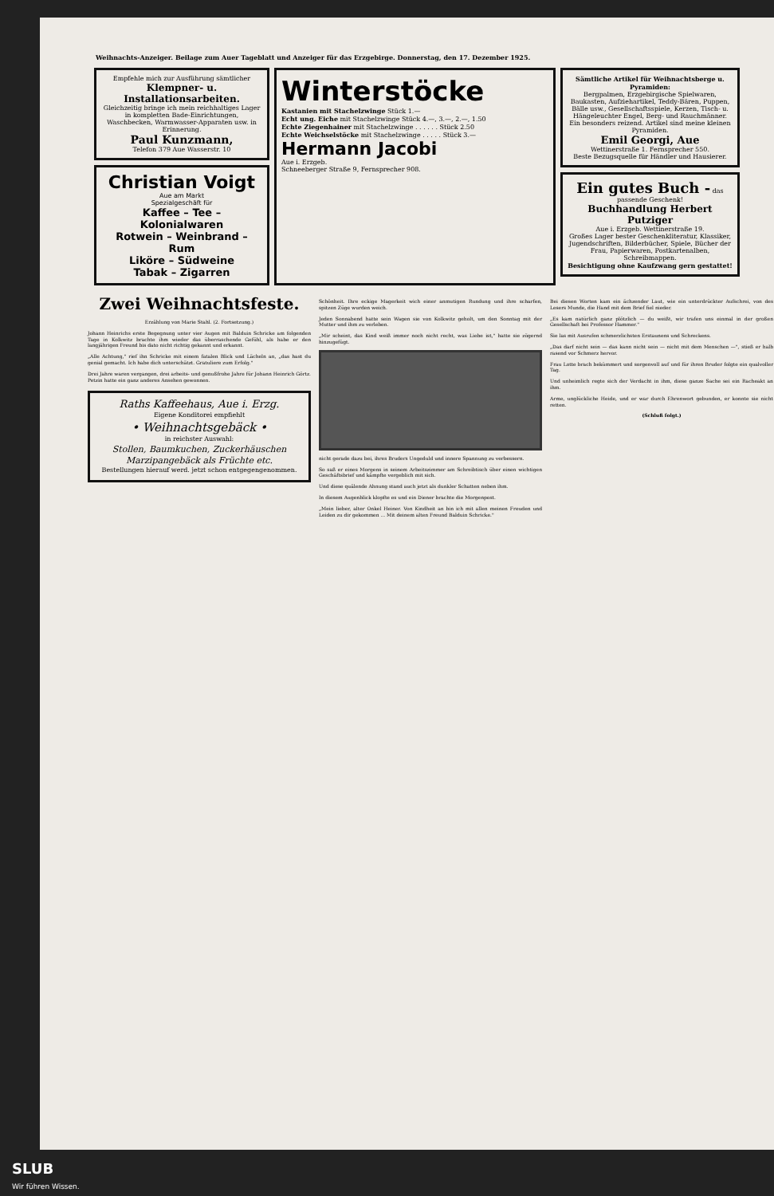Weihnachts-Anzeiger. Beilage zum Auer Tageblatt und Anzeiger für das Erzgebirge. Donnerstag, den 17. Dezember 1925.
Empfehle mich zur Ausführung sämtlicher
Klempner- u. Installationsarbeiten.
Gleichzeitig bringe ich mein reichhaltiges Lager in kompletten Bade-Einrichtungen, Waschbecken, Warmwasser-Apparaten usw. in Erinnerung.
Paul Kunzmann,
Telefon 379 Aue Wasserstr. 10
Christian Voigt
Aue am Markt
Spezialgeschäft für
Kaffee – Tee – Kolonialwaren
Rotwein – Weinbrand – Rum
Liköre – Südweine
Tabak – Zigarren
Winterstöcke
Kastanien mit Stachelzwinge Stück 1.—
Echt ung. Eiche mit Stachelzwinge Stück 4.—, 3.—, 2.—, 1.50
Echte Ziegenhainer mit Stachelzwinge . . . . . . Stück 2.50
Echte Weichselstöcke mit Stachelzwinge . . . . . Stück 3.—
Hermann Jacobi
Aue i. Erzgeb.
Schneeberger Straße 9, Fernsprecher 908.
Sämtliche Artikel für Weihnachtsberge u. Pyramiden:
Bergpalmen, Erzgebirgische Spielwaren, Baukasten, Aufziehartikel, Teddy-Bären, Puppen, Bälle usw., Gesellschaftsspiele, Kerzen, Tisch- u. Hängeleuchter Engel, Berg- und Rauchmänner. Ein besonders reizend. Artikel sind meine kleinen Pyramiden.
Emil Georgi, Aue
Wettinerstraße 1. Fernsprecher 550.
Beste Bezugsquelle für Händler und Hausierer.
Ein gutes Buch - das passende Geschenk!
Buchhandlung Herbert Putziger
Aue i. Erzgeb. Wettinerstraße 19.
Großes Lager bester Geschenkliteratur, Klassiker, Jugendschriften, Bilderbücher, Spiele, Bücher der Frau, Papierwaren, Postkartenalben, Schreibmappen.
Besichtigung ohne Kaufzwang gern gestattet!
Zwei Weihnachtsfeste.
Erzählung von Marie Stahl. (2. Fortsetzung.)
Johann Heinrichs erste Begegnung unter vier Augen mit Balduin Schricke am folgenden Tage in Kolkwitz brachte ihm wieder das überraschende Gefühl, als habe er den langjährigen Freund bis dato nicht richtig gekannt und erkannt.
„Alle Achtung," rief ihn Schricke mit einem fatalen Blick und Lächeln an, „das hast du genial gemacht. Ich habe dich unterschätzt. Gratuliere zum Erfolg."
Drei Jahre waren vergangen, drei arbeits- und genußfrohe Jahre für Johann Heinrich Görtz. Petzin hatte ein ganz anderes Ansehen gewonnen.
Raths Kaffeehaus, Aue i. Erzg.
Eigene Konditorei empfiehlt
• Weihnachtsgebäck •
in reichster Auswahl:
Stollen, Baumkuchen, Zuckerhäuschen Marzipangebäck als Früchte etc.
Bestellungen hierauf werd. jetzt schon entgegengenommen.
Schönheit. Ihre eckige Magerkeit wich einer anmutigen Rundung und ihre scharfen, spitzen Züge wurden weich.
Jeden Sonnabend hatte sein Wagen sie von Kolkwitz geholt, um den Sonntag mit der Mutter und ihm zu verleben.
„Mir scheint, das Kind weiß immer noch nicht recht, was Liebe ist," hatte sie zögernd hinzugefügt.
nicht gerade dazu bei, ihres Bruders Ungeduld und innere Spannung zu verbessern.
So saß er eines Morgens in seinem Arbeitszimmer am Schreibtisch über einen wichtigen Geschäftsbrief und kämpfte vergeblich mit sich.
Und diese quälende Ahnung stand auch jetzt als dunkler Schatten neben ihm.
In diesem Augenblick klopfte es und ein Diener brachte die Morgenpost.
„Mein lieber, alter Onkel Heiner. Von Kindheit an bin ich mit allen meinen Freuden und Leiden zu dir gekommen ... Mit deinem alten Freund Balduin Schricke."
Bei diesen Worten kam ein ächzender Laut, wie ein unterdrückter Aufschrei, von des Lesers Munde, die Hand mit dem Brief fiel nieder.
„Es kam natürlich ganz plötzlich — du weißt, wir trafen uns einmal in der großen Gesellschaft bei Professor Hammer."
Sie las mit Ausrufen schmerzlichsten Erstaunens und Schreckens.
„Das darf nicht sein — das kann nicht sein — nicht mit dem Menschen —", stieß er halb rasend vor Schmerz hervor.
Frau Lotte brach bekümmert und sorgenvoll auf und für ihren Bruder folgte ein qualvoller Tag.
Und unheimlich regte sich der Verdacht in ihm, diese ganze Sache sei ein Racheakt an ihm.
Arme, unglückliche Heide, und er war durch Ehrenwort gebunden, er konnte sie nicht retten.
(Schluß folgt.)
SLUB
Wir führen Wissen.